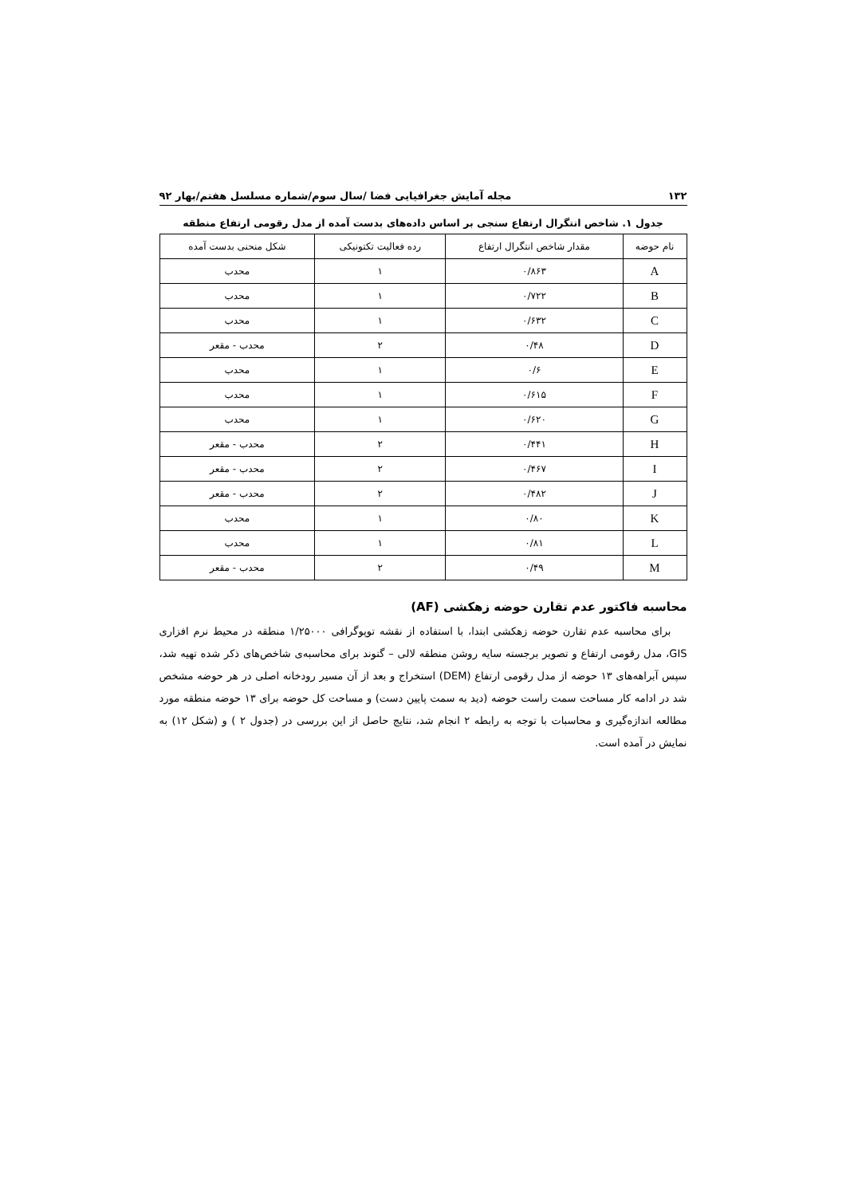۱۳۲ مجله آمایش جغرافیایی فضا /سال سوم/شماره مسلسل هفتم/بهار ۹۲
جدول ۱. شاخص انتگرال ارتفاع سنجی بر اساس داده‌های بدست آمده از مدل رقومی ارتفاع منطقه
| نام حوضه | مقدار شاخص انتگرال ارتفاع | رده فعالیت تکتونیکی | شکل منحنی بدست آمده |
| --- | --- | --- | --- |
| A | ۰/۸۶۳ | ۱ | محدب |
| B | ۰/۷۲۲ | ۱ | محدب |
| C | ۰/۶۳۲ | ۱ | محدب |
| D | ۰/۴۸ | ۲ | محدب - مقعر |
| E | ۰/۶ | ۱ | محدب |
| F | ۰/۶۱۵ | ۱ | محدب |
| G | ۰/۶۲۰ | ۱ | محدب |
| H | ۰/۴۴۱ | ۲ | محدب - مقعر |
| I | ۰/۴۶۷ | ۲ | محدب - مقعر |
| J | ۰/۴۸۲ | ۲ | محدب - مقعر |
| K | ۰/۸۰ | ۱ | محدب |
| L | ۰/۸۱ | ۱ | محدب |
| M | ۰/۴۹ | ۲ | محدب - مقعر |
محاسبه فاکتور عدم تقارن حوضه زهکشی (AF)
برای محاسبه عدم تقارن حوضه زهکشی ابتدا، با استفاده از نقشه توپوگرافی ۱/۲۵۰۰۰ منطقه در محیط نرم افزاری GIS، مدل رقومی ارتفاع و تصویر برجسته سایه روشن منطقه لالی – گتوند برای محاسبه‌ی شاخص‌های ذکر شده تهیه شد، سپس آبراهه‌های ۱۳ حوضه از مدل رقومی ارتفاع (DEM) استخراج و بعد از آن مسیر رودخانه اصلی در هر حوضه مشخص شد در ادامه کار مساحت سمت راست حوضه (دید به سمت پایین دست) و مساحت کل حوضه برای ۱۳ حوضه منطقه مورد مطالعه اندازه‌گیری و محاسبات با توجه به رابطه ۲ انجام شد، نتایج حاصل از این بررسی در (جدول ۲ ) و (شکل ۱۲) به نمایش در آمده است.